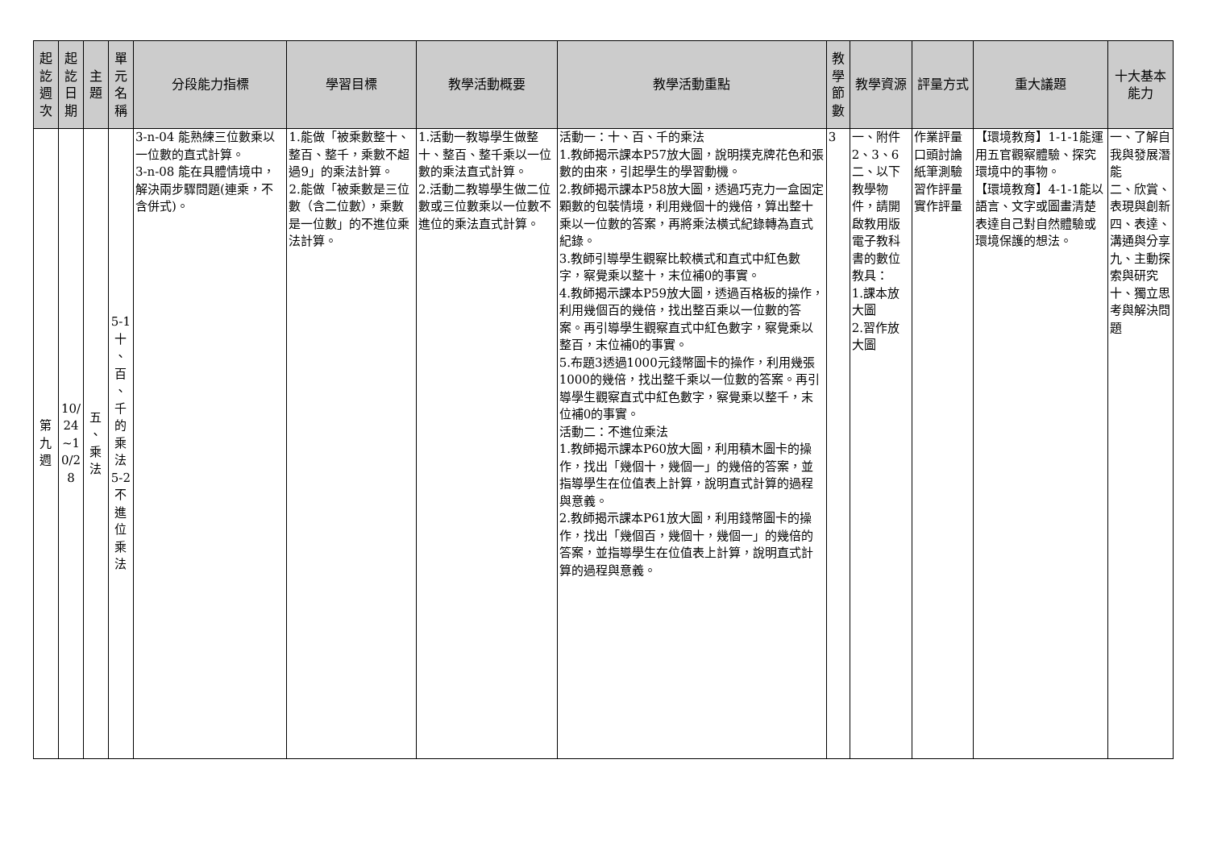| 起 訖 週 次 | 起 訖 日 期 | 主 題 | 單 元 名 稱 | 分段能力指標 | 學習目標 | 教學活動概要 | 教學活動重點 | 教 學 節 數 | 教學資源 | 評量方式 | 重大議題 | 十大基本能力 |
| --- | --- | --- | --- | --- | --- | --- | --- | --- | --- | --- | --- | --- |
| 第 九 週 | 10/ 24 ~1 0/2 8 | 五 、 乘 法 | 5-1 十 、 百 、 千 的 乘 法 5-2 不 進 位 乘 法 | 3-n-04 能熟練三位數乘以一位數的直式計算。 3-n-08 能在具體情境中，解決兩步驟問題(連乘，不含併式)。 | 1.能做「被乘數整十、整百、整千，乘數不超過9」的乘法計算。 2.能做「被乘數是三位數（含二位數），乘數是一位數」的不進位乘法計算。 | 1.活動一教導學生做整十、整百、整千乘以一位數的乘法直式計算。 2.活動二教導學生做二位數或三位數乘以一位數不進位的乘法直式計算。 | 活動一：十、百、千的乘法 1.教師揭示課本P57放大圖，說明撲克牌花色和張數的由來，引起學生的學習動機。 2.教師揭示課本P58放大圖，透過巧克力一盒固定顆數的包裝情境，利用幾個十的幾倍，算出整十乘以一位數的答案，再將乘法橫式紀錄轉為直式紀錄。 3.教師引導學生觀察比較橫式和直式中紅色數字，察覺乘以整十，末位補0的事實。 4.教師揭示課本P59放大圖，透過百格板的操作，利用幾個百的幾倍，找出整百乘以一位數的答案。再引導學生觀察直式中紅色數字，察覺乘以整百，末位補0的事實。 5.布題3透過1000元錢幣圖卡的操作，利用幾張1000的幾倍，找出整千乘以一位數的答案。再引導學生觀察直式中紅色數字，察覺乘以整千，末位補0的事實。 活動二：不進位乘法 1.教師揭示課本P60放大圖，利用積木圖卡的操作，找出「幾個十，幾個一」的幾倍的答案，並指導學生在位值表上計算，說明直式計算的過程與意義。 2.教師揭示課本P61放大圖，利用錢幣圖卡的操作，找出「幾個百，幾個十，幾個一」的幾倍的答案，並指導學生在位值表上計算，說明直式計算的過程與意義。 | 3 | 一、附件2、3、6 二、以下教學物件，請開啟教用版電子教科書的數位教具： 1.課本放大圖 2.習作放大圖 | 作業評量 口頭討論 紙筆測驗 習作評量 實作評量 | 【環境教育】1-1-1能運用五官觀察體驗、探究環境中的事物。 【環境教育】4-1-1能以語言、文字或圖畫清楚表達自己對自然體驗或環境保護的想法。 | 一、了解自我與發展潛能 二、欣賞、表現與創新 四、表達、溝通與分享 九、主動探索與研究 十、獨立思考與解決問題 |